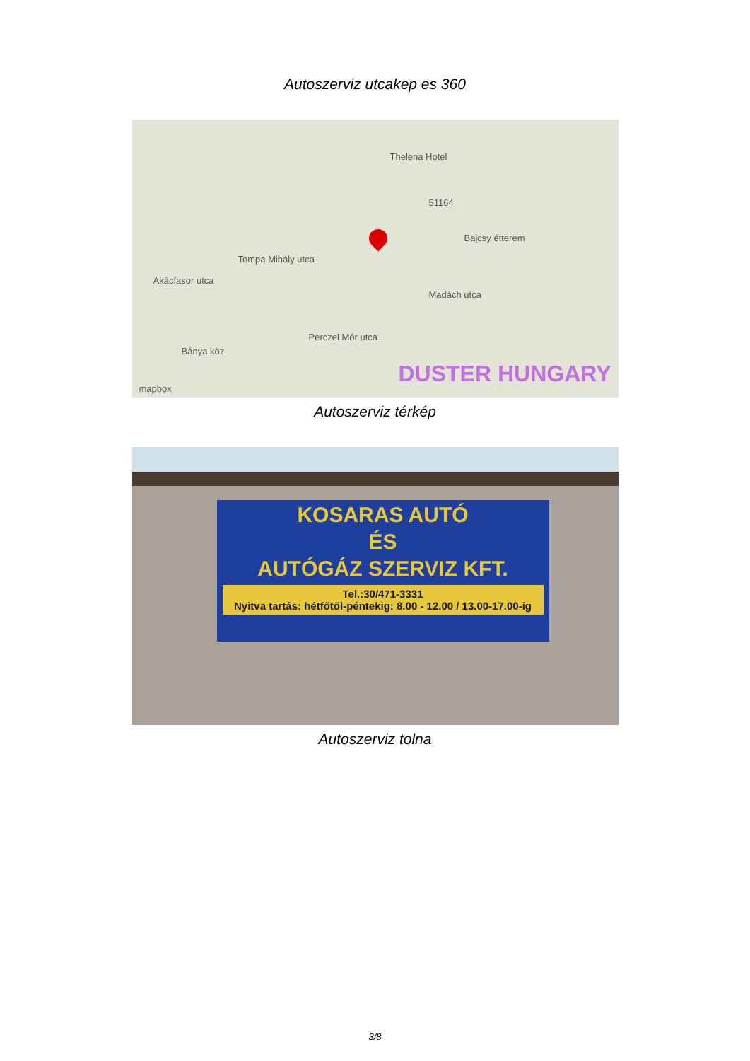Autoszerviz utcakep es 360
Thelena Hotel
51164
Bajcsy étterem
Akácfasor utca
Tompa Mihály utca
Madách utca
Perczel Mór utca
Bánya köz
mapbox
DUSTER HUNGARY
Autoszerviz térkép
KOSARAS AUTÓ
ÉS
AUTÓGÁZ SZERVIZ KFT.
Tel.:30/471-3331
Nyitva tartás: hétfőtől-péntekig: 8.00 - 12.00 / 13.00-17.00-ig
Autoszerviz tolna
3/8